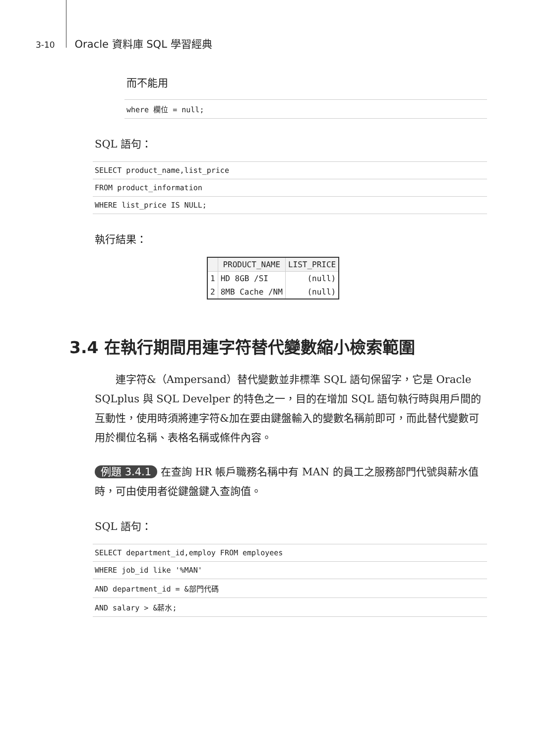3-10 Oracle 資料庫 SQL 學習經典
而不能用
where 欄位 = null;
SQL 語句：
SELECT product_name,list_price
FROM product_information
WHERE list_price IS NULL;
執行結果：
| | PRODUCT_NAME | LIST_PRICE |
| --- | --- | --- |
| 1 | HD 8GB /SI | (null) |
| 2 | 8MB Cache /NM | (null) |
3.4 在執行期間用連字符替代變數縮小檢索範圍
　　連字符&（Ampersand）替代變數並非標準 SQL 語句保留字，它是 Oracle SQLplus 與 SQL Develper 的特色之一，目的在增加 SQL 語句執行時與用戶間的互動性，使用時須將連字符&加在要由鍵盤輸入的變數名稱前即可，而此替代變數可用於欄位名稱、表格名稱或條件內容。
例題 3.4.1 在查詢 HR 帳戶職務名稱中有 MAN 的員工之服務部門代號與薪水值時，可由使用者從鍵盤鍵入查詢值。
SQL 語句：
SELECT department_id,employ FROM employees
WHERE job_id like '%MAN'
AND department_id = &部門代碼
AND salary > &薪水;